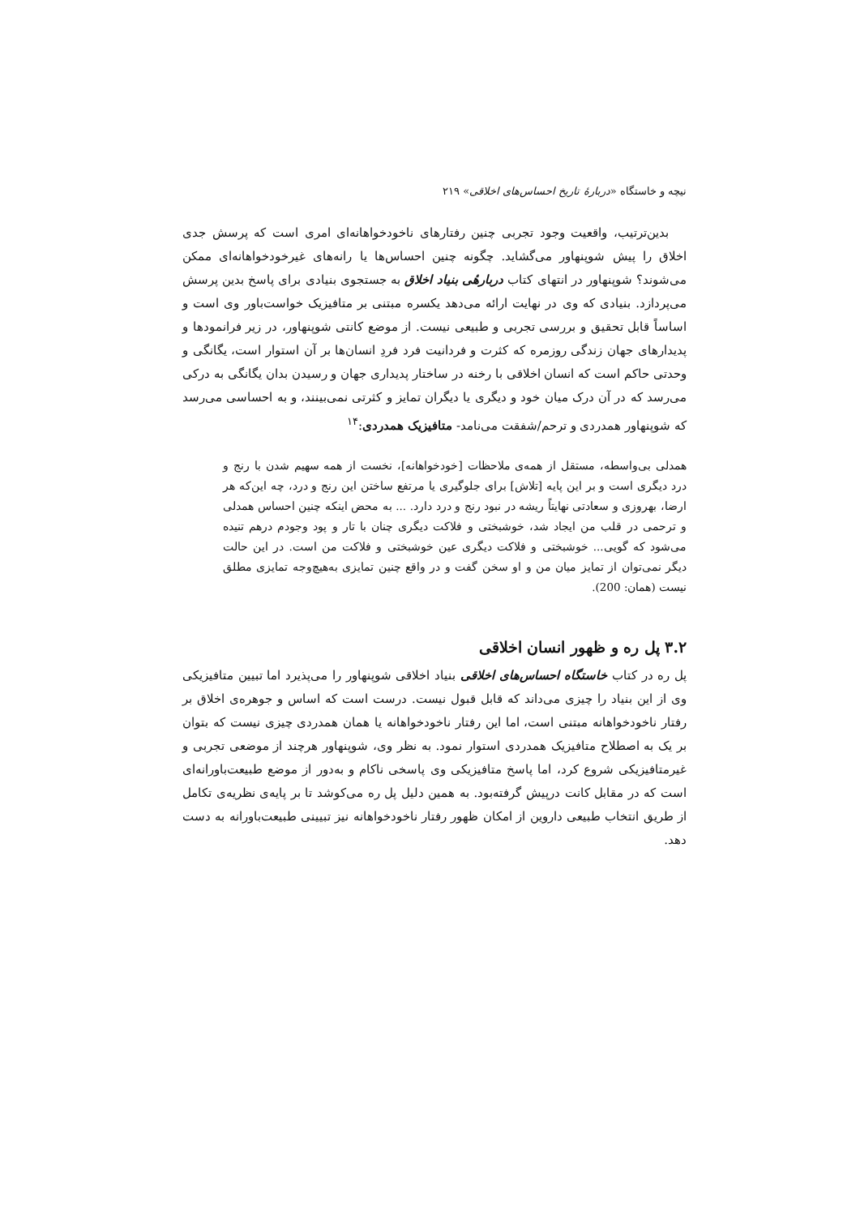نیچه و خاستگاه «دربارهٔ تاریخ احساس‌های اخلاقی» ۲۱۹
بدین‌ترتیب، واقعیت وجود تجربی چنین رفتارهای ناخودخواهانه‌ای امری است که پرسش جدی اخلاق را پیش شوپنهاور می‌گشاید. چگونه چنین احساس‌ها یا رانه‌های غیرخودخواهانه‌ای ممکن می‌شوند؟ شوپنهاور در انتهای کتاب دربارهٔی بنیاد اخلاق به جستجوی بنیادی برای پاسخ بدین پرسش می‌پردازد. بنیادی که وی در نهایت ارائه می‌دهد یکسره مبتنی بر متافیزیک خواست‌باور وی است و اساساً قابل تحقیق و بررسی تجربی و طبیعی نیست. از موضع کانتی شوپنهاور، در زیر فرانمودها و پدیدارهای جهان زندگی روزمره که کثرت و فردانیت فرد فردِ انسان‌ها بر آن استوار است، یگانگی و وحدتی حاکم است که انسان اخلاقی با رخنه در ساختار پدیداری جهان و رسیدن بدان یگانگی به درکی می‌رسد که در آن درک میان خود و دیگری یا دیگران تمایز و کثرتی نمی‌بینند، و به احساسی می‌رسد که شوپنهاور همدردی و ترحم/شفقت می‌نامد- متافیزیک همدردی:<sup>۱۴</sup>
همدلی بی‌واسطه، مستقل از همه‌ی ملاحظات [خودخواهانه]، نخست از همه سهیم شدن با رنج و درد دیگری است و بر این پایه [تلاش] برای جلوگیری یا مرتفع ساختن این رنج و درد، چه این‌که هر ارضا، بهروزی و سعادتی نهایتاً ریشه در نبود رنج و درد دارد. ... به محض اینکه چنین احساس همدلی و ترحمی در قلب من ایجاد شد، خوشبختی و فلاکت دیگری چنان با تار و پود وجودم درهم تنیده می‌شود که گویی... خوشبختی و فلاکت دیگری عین خوشبختی و فلاکت من است. در این حالت دیگر نمی‌توان از تمایز میان من و او سخن گفت و در واقع چنین تمایزی به‌هیچ‌وجه تمایزی مطلق نیست (همان: 200).
۳.۲ پل ره و ظهور انسان اخلاقی
پل ره در کتاب خاستگاه احساس‌های اخلاقی بنیاد اخلاقی شوپنهاور را می‌پذیرد اما تبیین متافیزیکی وی از این بنیاد را چیزی می‌داند که قابل قبول نیست. درست است که اساس و جوهره‌ی اخلاق بر رفتار ناخودخواهانه مبتنی است، اما این رفتار ناخودخواهانه یا همان همدردی چیزی نیست که بتوان بر یک به اصطلاح متافیزیک همدردی استوار نمود. به نظر وی، شوپنهاور هرچند از موضعی تجربی و غیرمتافیزیکی شروع کرد، اما پاسخ متافیزیکی وی پاسخی ناکام و به‌دور از موضع طبیعت‌باورانه‌ای است که در مقابل کانت درپیش گرفته‌بود. به همین دلیل پل ره می‌کوشد تا بر پایه‌ی نظریه‌ی تکامل از طریق انتخاب طبیعی داروین از امکان ظهور رفتار ناخودخواهانه نیز تبیینی طبیعت‌باورانه به دست دهد.